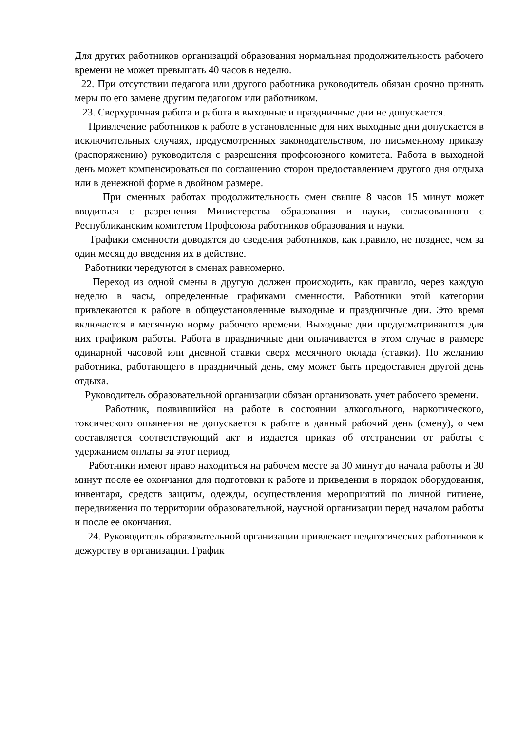Для других работников организаций образования нормальная продолжительность рабочего времени не может превышать 40 часов в неделю.
22. При отсутствии педагога или другого работника руководитель обязан срочно принять меры по его замене другим педагогом или работником.
23. Сверхурочная работа и работа в выходные и праздничные дни не допускается.
Привлечение работников к работе в установленные для них выходные дни допускается в исключительных случаях, предусмотренных законодательством, по письменному приказу (распоряжению) руководителя с разрешения профсоюзного комитета. Работа в выходной день может компенсироваться по соглашению сторон предоставлением другого дня отдыха или в денежной форме в двойном размере.
При сменных работах продолжительность смен свыше 8 часов 15 минут может вводиться с разрешения Министерства образования и науки, согласованного с Республиканским комитетом Профсоюза работников образования и науки.
Графики сменности доводятся до сведения работников, как правило, не позднее, чем за один месяц до введения их в действие.
Работники чередуются в сменах равномерно.
Переход из одной смены в другую должен происходить, как правило, через каждую неделю в часы, определенные графиками сменности. Работники этой категории привлекаются к работе в общеустановленные выходные и праздничные дни. Это время включается в месячную норму рабочего времени. Выходные дни предусматриваются для них графиком работы. Работа в праздничные дни оплачивается в этом случае в размере одинарной часовой или дневной ставки сверх месячного оклада (ставки). По желанию работника, работающего в праздничный день, ему может быть предоставлен другой день отдыха.
Руководитель образовательной организации обязан организовать учет рабочего времени.
Работник, появившийся на работе в состоянии алкогольного, наркотического, токсического опьянения не допускается к работе в данный рабочий день (смену), о чем составляется соответствующий акт и издается приказ об отстранении от работы с удержанием оплаты за этот период.
Работники имеют право находиться на рабочем месте за 30 минут до начала работы и 30 минут после ее окончания для подготовки к работе и приведения в порядок оборудования, инвентаря, средств защиты, одежды, осуществления мероприятий по личной гигиене, передвижения по территории образовательной, научной организации перед началом работы и после ее окончания.
24. Руководитель образовательной организации привлекает педагогических работников к дежурству в организации. График